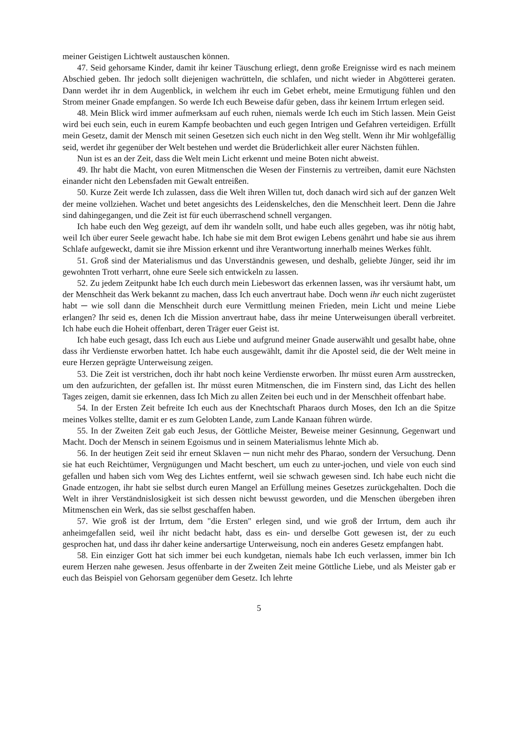meiner Geistigen Lichtwelt austauschen können.
47. Seid gehorsame Kinder, damit ihr keiner Täuschung erliegt, denn große Ereignisse wird es nach meinem Abschied geben. Ihr jedoch sollt diejenigen wachrütteln, die schlafen, und nicht wieder in Abgötterei geraten. Dann werdet ihr in dem Augenblick, in welchem ihr euch im Gebet erhebt, meine Ermutigung fühlen und den Strom meiner Gnade empfangen. So werde Ich euch Beweise dafür geben, dass ihr keinem Irrtum erlegen seid.
48. Mein Blick wird immer aufmerksam auf euch ruhen, niemals werde Ich euch im Stich lassen. Mein Geist wird bei euch sein, euch in eurem Kampfe beobachten und euch gegen Intrigen und Gefahren verteidigen. Erfüllt mein Gesetz, damit der Mensch mit seinen Gesetzen sich euch nicht in den Weg stellt. Wenn ihr Mir wohlgefällig seid, werdet ihr gegenüber der Welt bestehen und werdet die Brüderlichkeit aller eurer Nächsten fühlen.
Nun ist es an der Zeit, dass die Welt mein Licht erkennt und meine Boten nicht abweist.
49. Ihr habt die Macht, von euren Mitmenschen die Wesen der Finsternis zu vertreiben, damit eure Nächsten einander nicht den Lebensfaden mit Gewalt entreißen.
50. Kurze Zeit werde Ich zulassen, dass die Welt ihren Willen tut, doch danach wird sich auf der ganzen Welt der meine vollziehen. Wachet und betet angesichts des Leidenskelches, den die Menschheit leert. Denn die Jahre sind dahingegangen, und die Zeit ist für euch überraschend schnell vergangen.
Ich habe euch den Weg gezeigt, auf dem ihr wandeln sollt, und habe euch alles gegeben, was ihr nötig habt, weil Ich über eurer Seele gewacht habe. Ich habe sie mit dem Brot ewigen Lebens genährt und habe sie aus ihrem Schlafe aufgeweckt, damit sie ihre Mission erkennt und ihre Verantwortung innerhalb meines Werkes fühlt.
51. Groß sind der Materialismus und das Unverständnis gewesen, und deshalb, geliebte Jünger, seid ihr im gewohnten Trott verharrt, ohne eure Seele sich entwickeln zu lassen.
52. Zu jedem Zeitpunkt habe Ich euch durch mein Liebeswort das erkennen lassen, was ihr versäumt habt, um der Menschheit das Werk bekannt zu machen, dass Ich euch anvertraut habe. Doch wenn ihr euch nicht zugerüstet habt ─ wie soll dann die Menschheit durch eure Vermittlung meinen Frieden, mein Licht und meine Liebe erlangen? Ihr seid es, denen Ich die Mission anvertraut habe, dass ihr meine Unterweisungen überall verbreitet. Ich habe euch die Hoheit offenbart, deren Träger euer Geist ist.
Ich habe euch gesagt, dass Ich euch aus Liebe und aufgrund meiner Gnade auserwählt und gesalbt habe, ohne dass ihr Verdienste erworben hattet. Ich habe euch ausgewählt, damit ihr die Apostel seid, die der Welt meine in eure Herzen geprägte Unterweisung zeigen.
53. Die Zeit ist verstrichen, doch ihr habt noch keine Verdienste erworben. Ihr müsst euren Arm ausstrecken, um den aufzurichten, der gefallen ist. Ihr müsst euren Mitmenschen, die im Finstern sind, das Licht des hellen Tages zeigen, damit sie erkennen, dass Ich Mich zu allen Zeiten bei euch und in der Menschheit offenbart habe.
54. In der Ersten Zeit befreite Ich euch aus der Knechtschaft Pharaos durch Moses, den Ich an die Spitze meines Volkes stellte, damit er es zum Gelobten Lande, zum Lande Kanaan führen würde.
55. In der Zweiten Zeit gab euch Jesus, der Göttliche Meister, Beweise meiner Gesinnung, Gegenwart und Macht. Doch der Mensch in seinem Egoismus und in seinem Materialismus lehnte Mich ab.
56. In der heutigen Zeit seid ihr erneut Sklaven ─ nun nicht mehr des Pharao, sondern der Versuchung. Denn sie hat euch Reichtümer, Vergnügungen und Macht beschert, um euch zu unter-jochen, und viele von euch sind gefallen und haben sich vom Weg des Lichtes entfernt, weil sie schwach gewesen sind. Ich habe euch nicht die Gnade entzogen, ihr habt sie selbst durch euren Mangel an Erfüllung meines Gesetzes zurückgehalten. Doch die Welt in ihrer Verständnislosigkeit ist sich dessen nicht bewusst geworden, und die Menschen übergeben ihren Mitmenschen ein Werk, das sie selbst geschaffen haben.
57. Wie groß ist der Irrtum, dem "die Ersten" erlegen sind, und wie groß der Irrtum, dem auch ihr anheimgefallen seid, weil ihr nicht bedacht habt, dass es ein- und derselbe Gott gewesen ist, der zu euch gesprochen hat, und dass ihr daher keine andersartige Unterweisung, noch ein anderes Gesetz empfangen habt.
58. Ein einziger Gott hat sich immer bei euch kundgetan, niemals habe Ich euch verlassen, immer bin Ich eurem Herzen nahe gewesen. Jesus offenbarte in der Zweiten Zeit meine Göttliche Liebe, und als Meister gab er euch das Beispiel von Gehorsam gegenüber dem Gesetz. Ich lehrte
5